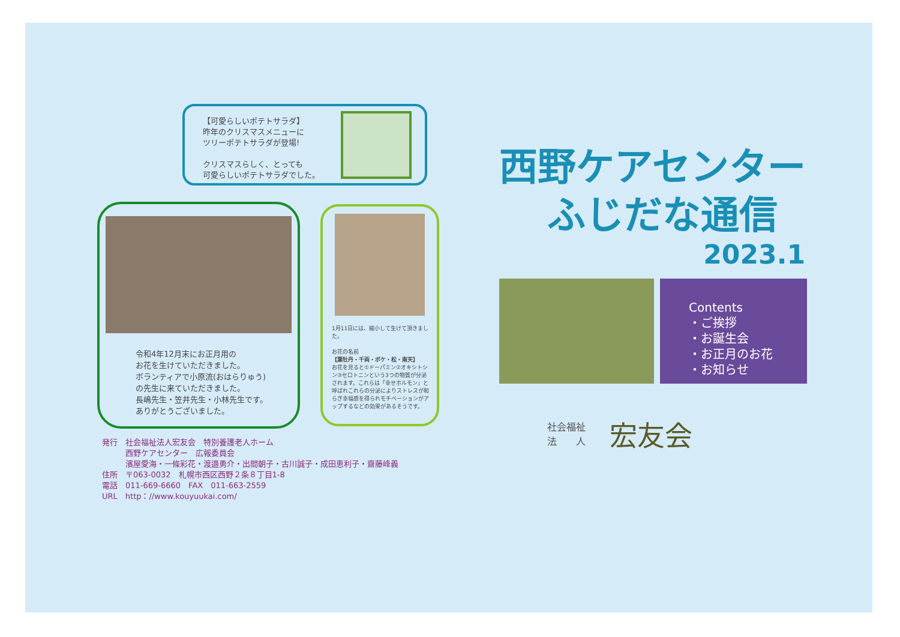【可愛らしいポテトサラダ】
昨年のクリスマスメニューに
ツリーポテトサラダが登場!
クリスマスらしく、とっても
可愛らしいポテトサラダでした。
令和4年12月末にお正月用の
お花を生けていただきました。
ボランティアで小原流(おはらりゅう)
の先生に来ていただきました。
長嶋先生・笠井先生・小林先生です。
ありがとうございました。
1月11日には、縮小して生けて頂きました。
お花の名前
【葉牡丹・千両・ボケ・松・南天】
お花を見ると①ドーパミン②オキシトシン③セロトニンという3つの物質が分泌されます。これらは「幸せホルモン」と呼ばれこれらの分泌によりストレスが和らぎ幸福感を得られモチベーションがアップするなどの効果があるそうです。
西野ケアセンター
ふじだな通信
2023.1
Contents
・ご挨拶
・お誕生会
・お正月のお花
・お知らせ
社会福祉
法　　人
宏友会
発行　社会福祉法人宏友会　特別養護老人ホーム
　　　西野ケアセンター　広報委員会
　　　濱屋愛海・一條彩花・渡邉勇介・出間朝子・古川誠子・成田恵利子・齋藤峰義
住所　〒063-0032　札幌市西区西野２条８丁目1-8
電話　011-669-6660　FAX　011-663-2559
URL　http：//www.kouyuukai.com/